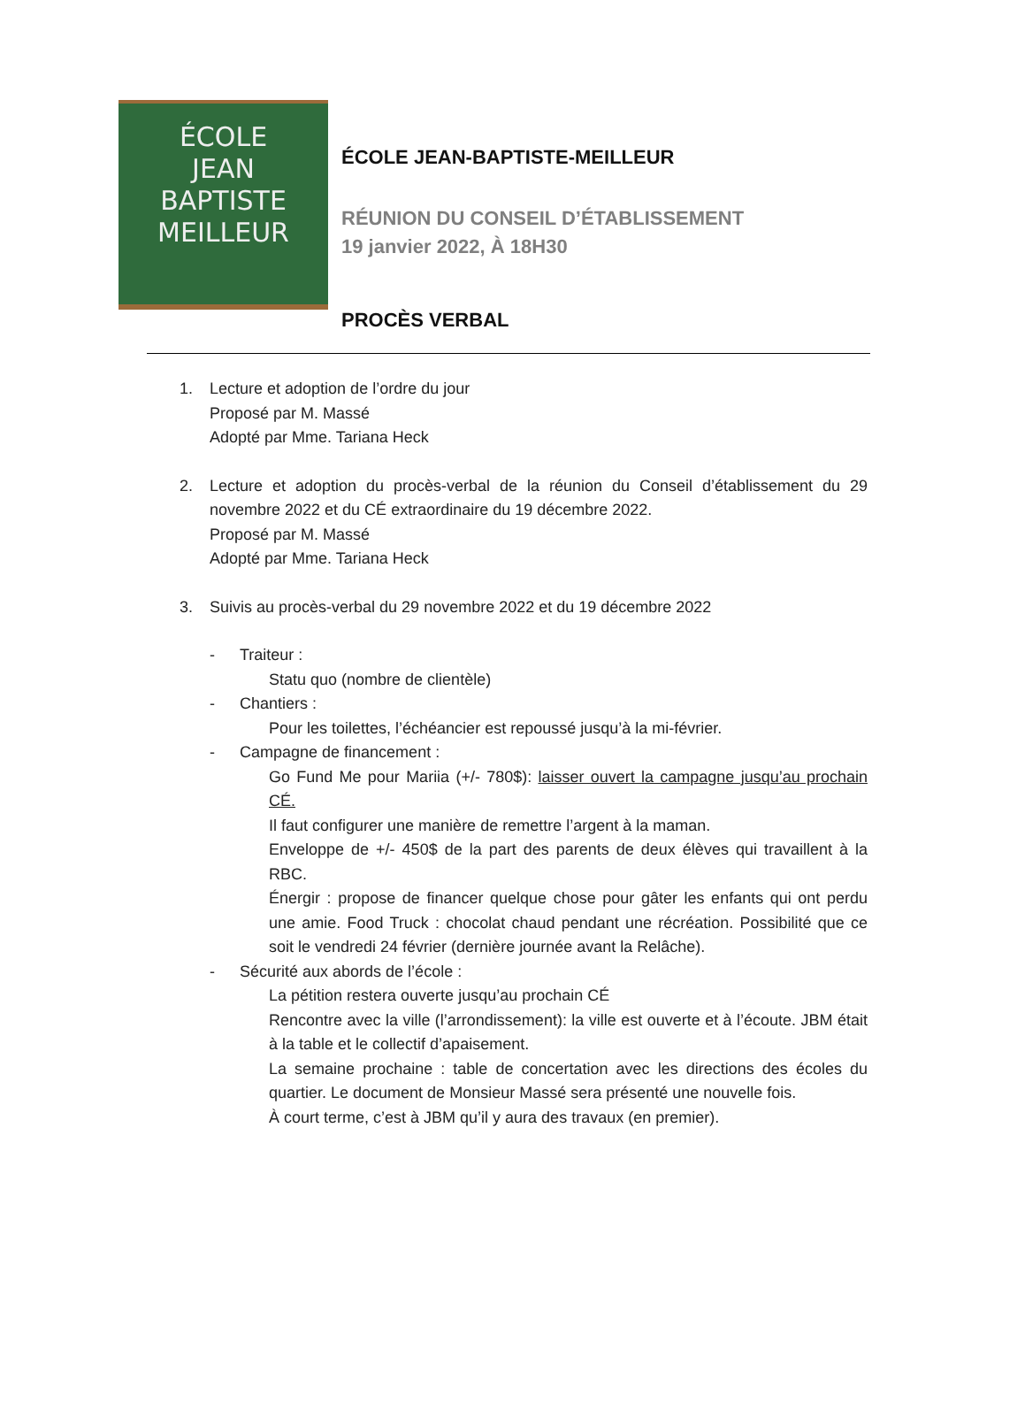ÉCOLE
JEAN
BAPTISTE
MEILLEUR
ÉCOLE JEAN-BAPTISTE-MEILLEUR
RÉUNION DU CONSEIL D’ÉTABLISSEMENT
19 janvier 2022, À 18H30
PROCÈS VERBAL
1. Lecture et adoption de l’ordre du jour
Proposé par M. Massé
Adopté par Mme. Tariana Heck
2. Lecture et adoption du procès-verbal de la réunion du Conseil d’établissement du 29 novembre 2022 et du CÉ extraordinaire du 19 décembre 2022.
Proposé par M. Massé
Adopté par Mme. Tariana Heck
3. Suivis au procès-verbal du 29 novembre 2022 et du 19 décembre 2022
- Traiteur :
Statu quo (nombre de clientèle)
- Chantiers :
Pour les toilettes, l’échéancier est repoussé jusqu’à la mi-février.
- Campagne de financement :
Go Fund Me pour Mariia (+/- 780$): laisser ouvert la campagne jusqu’au prochain CÉ.
Il faut configurer une manière de remettre l’argent à la maman.
Enveloppe de +/- 450$ de la part des parents de deux élèves qui travaillent à la RBC.
Énergir : propose de financer quelque chose pour gâter les enfants qui ont perdu une amie. Food Truck : chocolat chaud pendant une récréation. Possibilité que ce soit le vendredi 24 février (dernière journée avant la Relâche).
- Sécurité aux abords de l’école :
La pétition restera ouverte jusqu’au prochain CÉ
Rencontre avec la ville (l’arrondissement): la ville est ouverte et à l’écoute. JBM était à la table et le collectif d’apaisement.
La semaine prochaine : table de concertation avec les directions des écoles du quartier. Le document de Monsieur Massé sera présenté une nouvelle fois.
À court terme, c’est à JBM qu’il y aura des travaux (en premier).